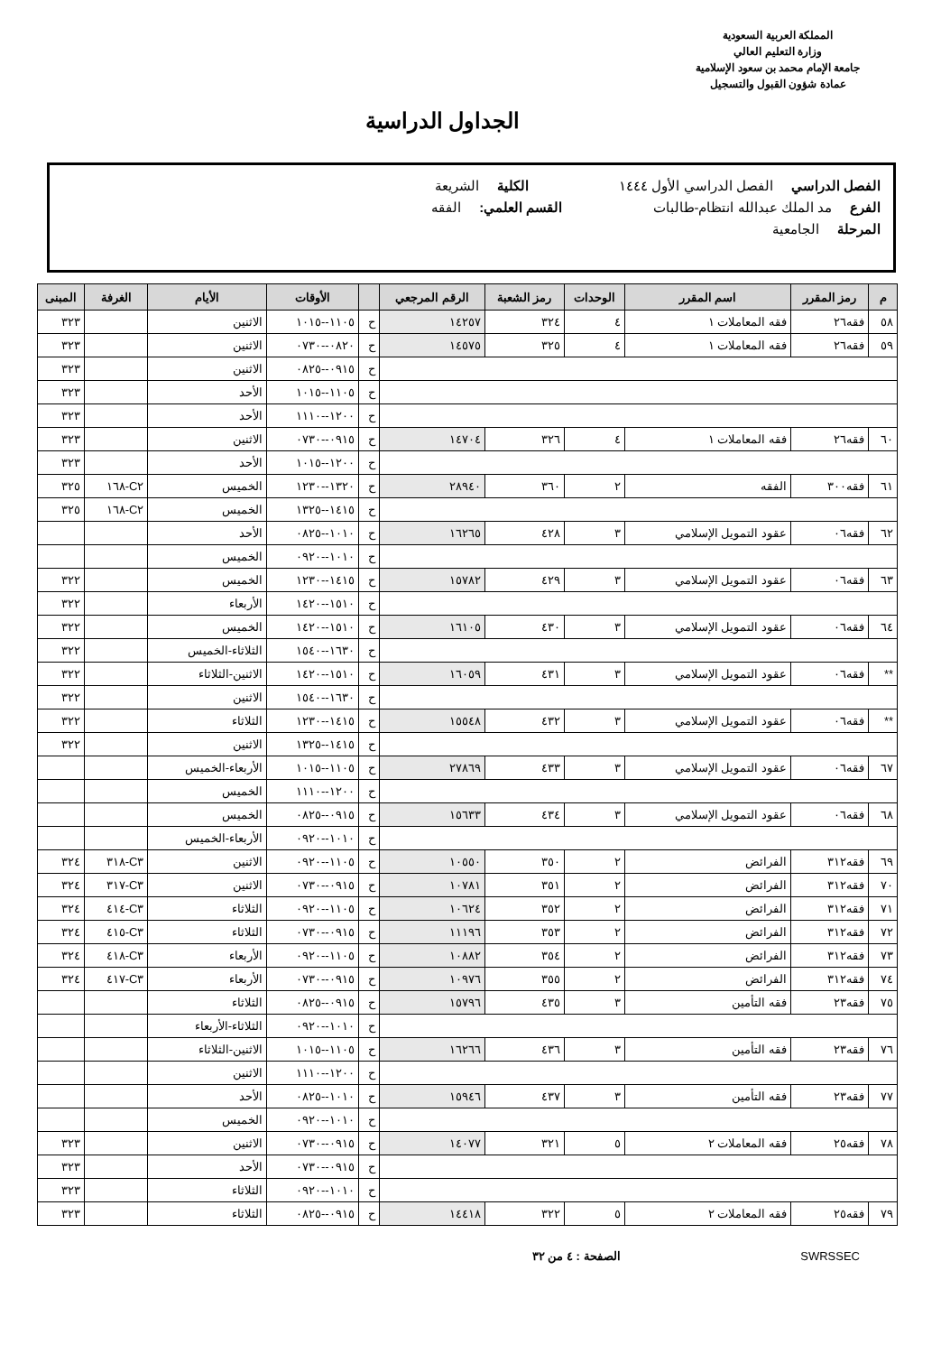المملكة العربية السعودية
وزارة التعليم العالي
جامعة الإمام محمد بن سعود الإسلامية
عمادة شؤون القبول والتسجيل
الجداول الدراسية
الفصل الدراسي الفصل الدراسي الأول ١٤٤٤ الكلية الشريعة
الفرع مد الملك عبدالله انتظام-طالبات القسم العلمي: الفقه
المرحلة الجامعية
| م | رمز المقرر | اسم المقرر | الوحدات | رمز الشعبة | الرقم المرجعي | | الأوقات | الأيام | الغرفة | المبنى |
| --- | --- | --- | --- | --- | --- | --- | --- | --- | --- | --- |
| ٥٨ | فقه٢٦ | فقه المعاملات ١ | ٤ | ٣٢٤ | ١٤٢٥٧ | ح | ١١٠٥--١٠١٥ | الاثنين | | ٣٢٣ |
| ٥٩ | فقه٢٦ | فقه المعاملات ١ | ٤ | ٣٢٥ | ١٤٥٧٥ | ح | ٠٨٢٠--٠٧٣٠ | الاثنين | | ٣٢٣ |
| | | | | | | ح | ٠٩١٥--٠٨٢٥ | الاثنين | | ٣٢٣ |
| | | | | | | ح | ١١٠٥--١٠١٥ | الأحد | | ٣٢٣ |
| | | | | | | ح | ١٢٠٠--١١١٠ | الأحد | | ٣٢٣ |
| ٦٠ | فقه٢٦ | فقه المعاملات ١ | ٤ | ٣٢٦ | ١٤٧٠٤ | ح | ٠٩١٥--٠٧٣٠ | الاثنين | | ٣٢٣ |
| | | | | | | ح | ١٢٠٠--١٠١٥ | الأحد | | ٣٢٣ |
| ٦١ | فقه٣٠٠ | الفقه | ٢ | ٣٦٠ | ٢٨٩٤٠ | ح | ١٣٢٠--١٢٣٠ | الخميس | C٢-١٦٨ | ٣٢٥ |
| | | | | | | ح | ١٤١٥--١٣٢٥ | الخميس | C٢-١٦٨ | ٣٢٥ |
| ٦٢ | فقه٠٦ | عقود التمويل الإسلامي | ٣ | ٤٢٨ | ١٦٢٦٥ | ح | ١٠١٠--٠٨٢٥ | الأحد | | |
| | | | | | | ح | ١٠١٠--٠٩٢٠ | الخميس | | |
| ٦٣ | فقه٠٦ | عقود التمويل الإسلامي | ٣ | ٤٢٩ | ١٥٧٨٢ | ح | ١٤١٥--١٢٣٠ | الخميس | | ٣٢٢ |
| | | | | | | ح | ١٥١٠--١٤٢٠ | الأربعاء | | ٣٢٢ |
| ٦٤ | فقه٠٦ | عقود التمويل الإسلامي | ٣ | ٤٣٠ | ١٦١٠٥ | ح | ١٥١٠--١٤٢٠ | الخميس | | ٣٢٢ |
| | | | | | | ح | ١٦٣٠--١٥٤٠ | الثلاثاء-الخميس | | ٣٢٢ |
| ** | فقه٠٦ | عقود التمويل الإسلامي | ٣ | ٤٣١ | ١٦٠٥٩ | ح | ١٥١٠--١٤٢٠ | الاثنين-الثلاثاء | | ٣٢٢ |
| | | | | | | ح | ١٦٣٠--١٥٤٠ | الاثنين | | ٣٢٢ |
| ** | فقه٠٦ | عقود التمويل الإسلامي | ٣ | ٤٣٢ | ١٥٥٤٨ | ح | ١٤١٥--١٢٣٠ | الثلاثاء | | ٣٢٢ |
| | | | | | | ح | ١٤١٥--١٣٢٥ | الاثنين | | ٣٢٢ |
| ٦٧ | فقه٠٦ | عقود التمويل الإسلامي | ٣ | ٤٣٣ | ٢٧٨٦٩ | ح | ١١٠٥--١٠١٥ | الأربعاء-الخميس | | |
| | | | | | | ح | ١٢٠٠--١١١٠ | الخميس | | |
| ٦٨ | فقه٠٦ | عقود التمويل الإسلامي | ٣ | ٤٣٤ | ١٥٦٣٣ | ح | ٠٩١٥--٠٨٢٥ | الخميس | | |
| | | | | | | ح | ١٠١٠--٠٩٢٠ | الأربعاء-الخميس | | |
| ٦٩ | فقه٣١٢ | الفرائض | ٢ | ٣٥٠ | ١٠٥٥٠ | ح | ١١٠٥--٠٩٢٠ | الاثنين | C٣-٣١٨ | ٣٢٤ |
| ٧٠ | فقه٣١٢ | الفرائض | ٢ | ٣٥١ | ١٠٧٨١ | ح | ٠٩١٥--٠٧٣٠ | الاثنين | C٣-٣١٧ | ٣٢٤ |
| ٧١ | فقه٣١٢ | الفرائض | ٢ | ٣٥٢ | ١٠٦٢٤ | ح | ١١٠٥--٠٩٢٠ | الثلاثاء | C٣-٤١٤ | ٣٢٤ |
| ٧٢ | فقه٣١٢ | الفرائض | ٢ | ٣٥٣ | ١١١٩٦ | ح | ٠٩١٥--٠٧٣٠ | الثلاثاء | C٣-٤١٥ | ٣٢٤ |
| ٧٣ | فقه٣١٢ | الفرائض | ٢ | ٣٥٤ | ١٠٨٨٢ | ح | ١١٠٥--٠٩٢٠ | الأربعاء | C٣-٤١٨ | ٣٢٤ |
| ٧٤ | فقه٣١٢ | الفرائض | ٢ | ٣٥٥ | ١٠٩٧٦ | ح | ٠٩١٥--٠٧٣٠ | الأربعاء | C٣-٤١٧ | ٣٢٤ |
| ٧٥ | فقه٢٣ | فقه التأمين | ٣ | ٤٣٥ | ١٥٧٩٦ | ح | ٠٩١٥--٠٨٢٥ | الثلاثاء | | |
| | | | | | | ح | ١٠١٠--٠٩٢٠ | الثلاثاء-الأربعاء | | |
| ٧٦ | فقه٢٣ | فقه التأمين | ٣ | ٤٣٦ | ١٦٢٦٦ | ح | ١١٠٥--١٠١٥ | الاثنين-الثلاثاء | | |
| | | | | | | ح | ١٢٠٠--١١١٠ | الاثنين | | |
| ٧٧ | فقه٢٣ | فقه التأمين | ٣ | ٤٣٧ | ١٥٩٤٦ | ح | ١٠١٠--٠٨٢٥ | الأحد | | |
| | | | | | | ح | ١٠١٠--٠٩٢٠ | الخميس | | |
| ٧٨ | فقه٢٥ | فقه المعاملات ٢ | ٥ | ٣٢١ | ١٤٠٧٧ | ح | ٠٩١٥--٠٧٣٠ | الاثنين | | ٣٢٣ |
| | | | | | | ح | ٠٩١٥--٠٧٣٠ | الأحد | | ٣٢٣ |
| | | | | | | ح | ١٠١٠--٠٩٢٠ | الثلاثاء | | ٣٢٣ |
| ٧٩ | فقه٢٥ | فقه المعاملات ٢ | ٥ | ٣٢٢ | ١٤٤١٨ | ح | ٠٩١٥--٠٨٢٥ | الثلاثاء | | ٣٢٣ |
SWRSSEC الصفحة : ٤ من ٣٢